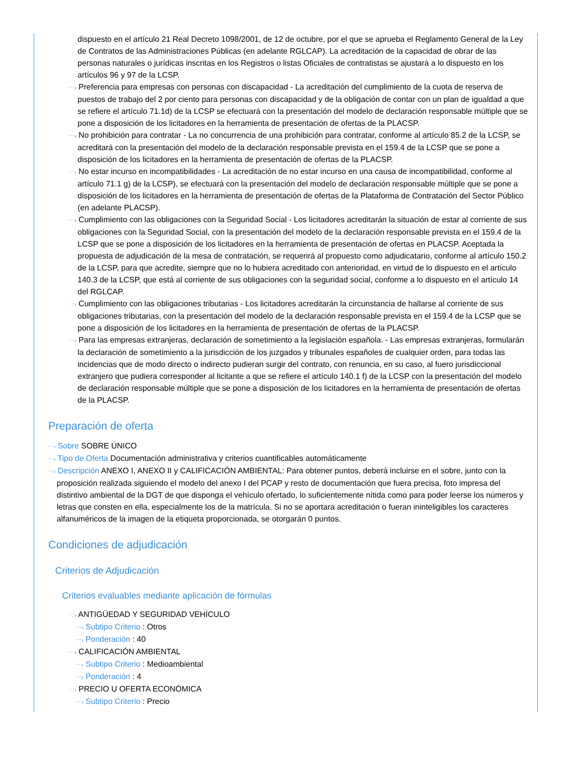dispuesto en el artículo 21 Real Decreto 1098/2001, de 12 de octubre, por el que se aprueba el Reglamento General de la Ley de Contratos de las Administraciones Públicas (en adelante RGLCAP). La acreditación de la capacidad de obrar de las personas naturales o jurídicas inscritas en los Registros o listas Oficiales de contratistas se ajustará a lo dispuesto en los artículos 96 y 97 de la LCSP.
⋯› Preferencia para empresas con personas con discapacidad - La acreditación del cumplimiento de la cuota de reserva de puestos de trabajo del 2 por ciento para personas con discapacidad y de la obligación de contar con un plan de igualdad a que se refiere el artículo 71.1d) de la LCSP se efectuará con la presentación del modelo de declaración responsable múltiple que se pone a disposición de los licitadores en la herramienta de presentación de ofertas de la PLACSP.
⋯› No prohibición para contratar - La no concurrencia de una prohibición para contratar, conforme al artículo 85.2 de la LCSP, se acreditará con la presentación del modelo de la declaración responsable prevista en el 159.4 de la LCSP que se pone a disposición de los licitadores en la herramienta de presentación de ofertas de la PLACSP.
⋯› No estar incurso en incompatibilidades - La acreditación de no estar incurso en una causa de incompatibilidad, conforme al artículo 71.1 g) de la LCSP), se efectuará con la presentación del modelo de declaración responsable múltiple que se pone a disposición de los licitadores en la herramienta de presentación de ofertas de la Plataforma de Contratación del Sector Público (en adelante PLACSP).
⋯› Cumplimiento con las obligaciones con la Seguridad Social - Los licitadores acreditarán la situación de estar al corriente de sus obligaciones con la Seguridad Social, con la presentación del modelo de la declaración responsable prevista en el 159.4 de la LCSP que se pone a disposición de los licitadores en la herramienta de presentación de ofertas en PLACSP. Aceptada la propuesta de adjudicación de la mesa de contratación, se requerirá al propuesto como adjudicatario, conforme al artículo 150.2 de la LCSP, para que acredite, siempre que no lo hubiera acreditado con anterioridad, en virtud de lo dispuesto en el artículo 140.3 de la LCSP, que está al corriente de sus obligaciones con la seguridad social, conforme a lo dispuesto en el artículo 14 del RGLCAP.
⋯› Cumplimiento con las obligaciones tributarias - Los licitadores acreditarán la circunstancia de hallarse al corriente de sus obligaciones tributarias, con la presentación del modelo de la declaración responsable prevista en el 159.4 de la LCSP que se pone a disposición de los licitadores en la herramienta de presentación de ofertas de la PLACSP.
⋯› Para las empresas extranjeras, declaración de sometimiento a la legislación española. - Las empresas extranjeras, formularán la declaración de sometimiento a la jurisdicción de los juzgados y tribunales españoles de cualquier orden, para todas las incidencias que de modo directo o indirecto pudieran surgir del contrato, con renuncia, en su caso, al fuero jurisdiccional extranjero que pudiera corresponder al licitante a que se refiere el artículo 140.1 f) de la LCSP con la presentación del modelo de declaración responsable múltiple que se pone a disposición de los licitadores en la herramienta de presentación de ofertas de la PLACSP.
Preparación de oferta
⋯› Sobre SOBRE ÚNICO
⋯› Tipo de Oferta Documentación administrativa y criterios cuantificables automáticamente
⋯› Descripción ANEXO I, ANEXO II y CALIFICACIÓN AMBIENTAL: Para obtener puntos, deberá incluirse en el sobre, junto con la proposición realizada siguiendo el modelo del anexo I del PCAP y resto de documentación que fuera precisa, foto impresa del distintivo ambiental de la DGT de que disponga el vehículo ofertado, lo suficientemente nítida como para poder leerse los números y letras que consten en ella, especialmente los de la matrícula. Si no se aportara acreditación o fueran ininteligibles los caracteres alfanuméricos de la imagen de la etiqueta proporcionada, se otorgarán 0 puntos.
Condiciones de adjudicación
Criterios de Adjudicación
Criterios evaluables mediante aplicación de fórmulas
⋯› ANTIGÜEDAD Y SEGURIDAD VEHÍCULO
⋯› Subtipo Criterio : Otros
⋯› Ponderación : 40
⋯› CALIFICACIÓN AMBIENTAL
⋯› Subtipo Criterio : Medioambiental
⋯› Ponderación : 4
⋯› PRECIO U OFERTA ECONÓMICA
⋯› Subtipo Criterio : Precio